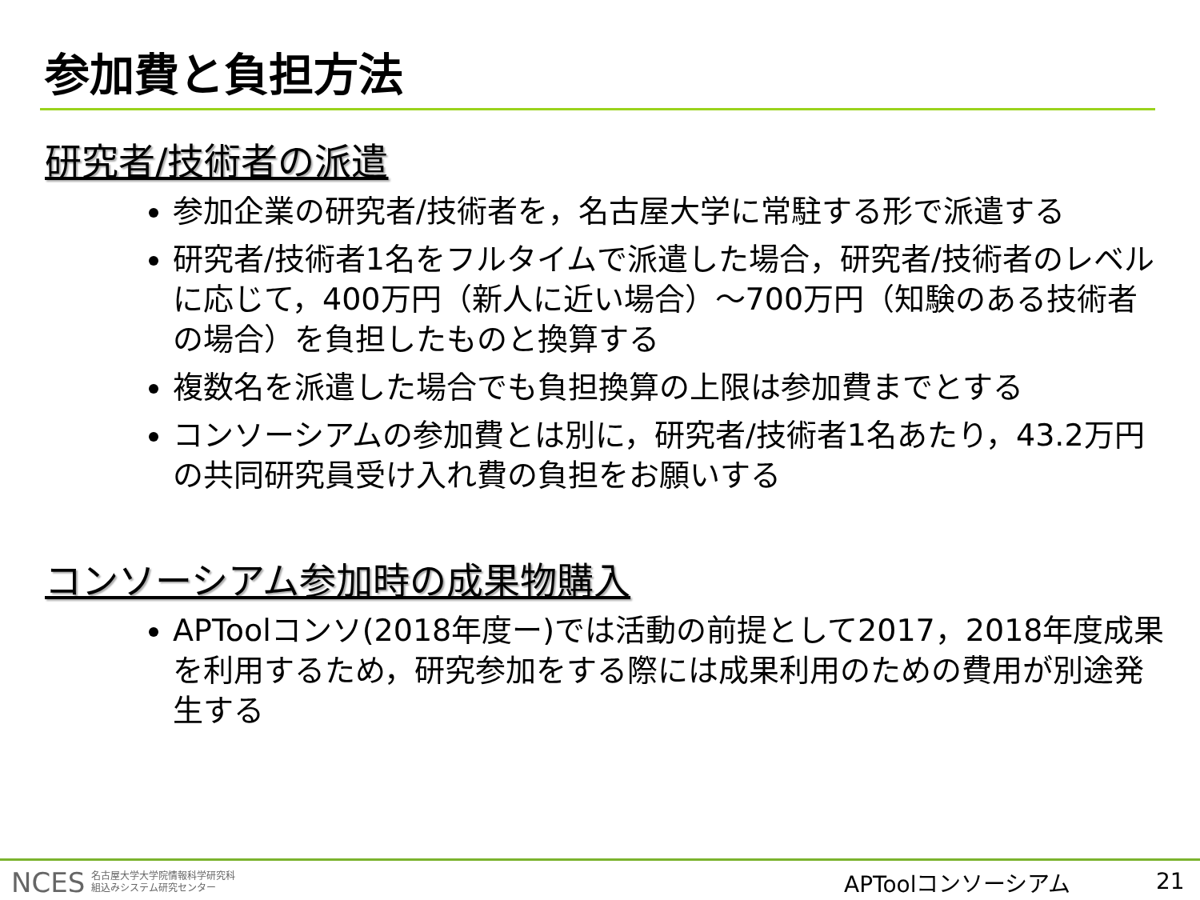参加費と負担方法
研究者/技術者の派遣
参加企業の研究者/技術者を，名古屋大学に常駐する形で派遣する
研究者/技術者1名をフルタイムで派遣した場合，研究者/技術者のレベルに応じて，400万円（新人に近い場合）～700万円（知験のある技術者の場合）を負担したものと換算する
複数名を派遣した場合でも負担換算の上限は参加費までとする
コンソーシアムの参加費とは別に，研究者/技術者1名あたり，43.2万円の共同研究員受け入れ費の負担をお願いする
コンソーシアム参加時の成果物購入
APToolコンソ(2018年度ー)では活動の前提として2017，2018年度成果を利用するため，研究参加をする際には成果利用のための費用が別途発生する
NCES 名古屋大学大学院情報科学研究科
組込みシステム研究センター
APToolコンソーシアム 21